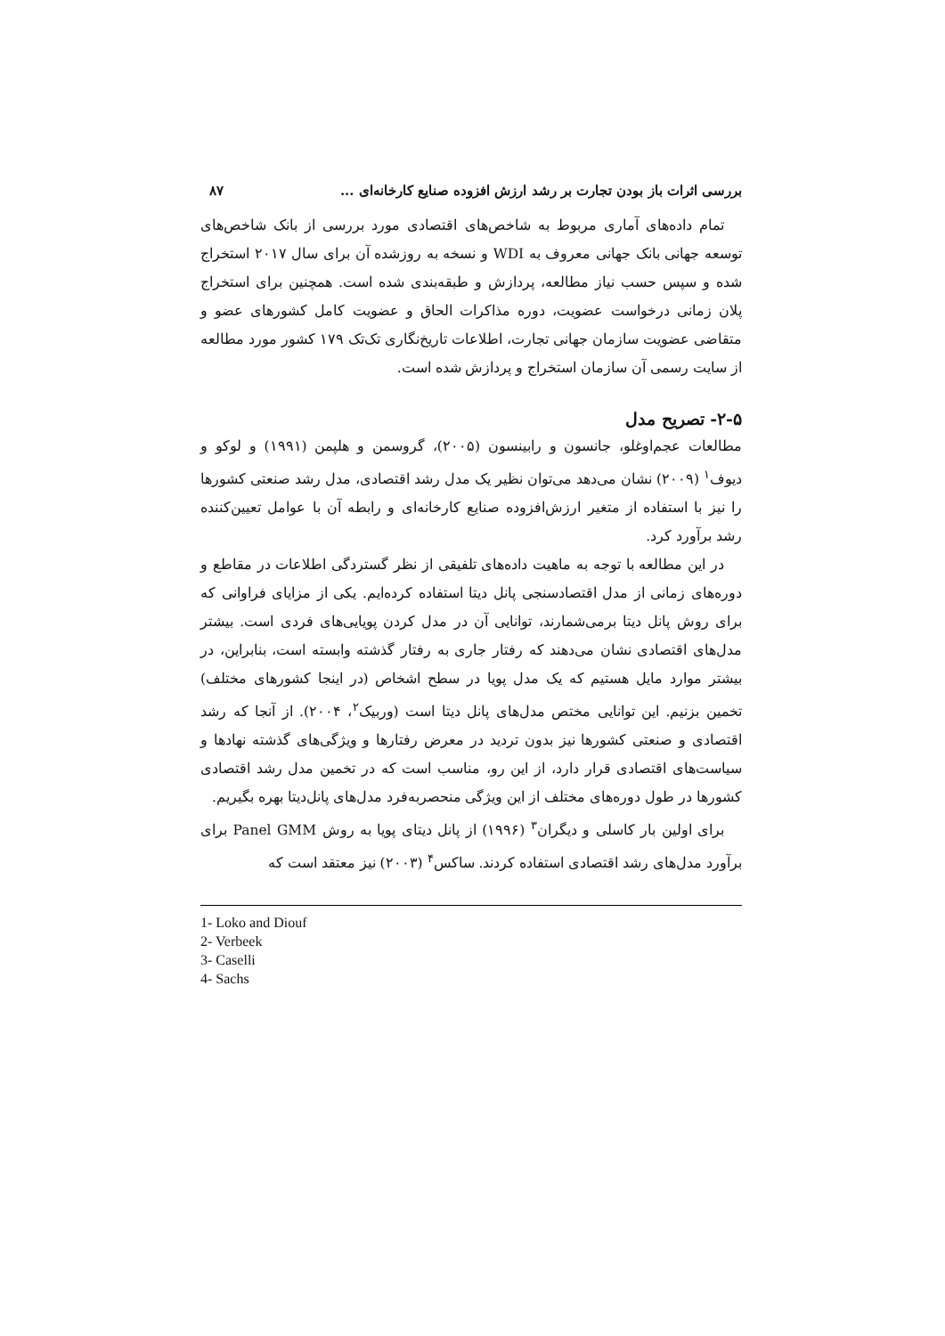بررسی اثرات باز بودن تجارت بر رشد ارزش افزوده صنایع کارخانه‌ای ... ۸۷
تمام داده‌های آماری مربوط به شاخص‌های اقتصادی مورد بررسی از بانک شاخص‌های توسعه جهانی بانک جهانی معروف به WDI و نسخه به روزشده آن برای سال ۲۰۱۷ استخراج شده و سپس حسب نیاز مطالعه، پردازش و طبقه‌بندی شده است. همچنین برای استخراج پلان زمانی درخواست عضویت، دوره مذاکرات الحاق و عضویت کامل کشورهای عضو و متقاضی عضویت سازمان جهانی تجارت، اطلاعات تاریخ‌نگاری تک‌تک ۱۷۹ کشور مورد مطالعه از سایت رسمی آن سازمان استخراج و پردازش شده است.
۲-۵- تصریح مدل
مطالعات عجم‌اوغلو، جانسون و رابینسون (۲۰۰۵)، گروسمن و هلپمن (۱۹۹۱) و لوکو و دیوف<sup>۱</sup> (۲۰۰۹) نشان می‌دهد می‌توان نظیر یک مدل رشد اقتصادی، مدل رشد صنعتی کشورها را نیز با استفاده از متغیر ارزش‌افزوده صنایع کارخانه‌ای و رابطه آن با عوامل تعیین‌کننده رشد برآورد کرد.
در این مطالعه با توجه به ماهیت داده‌های تلفیقی از نظر گستردگی اطلاعات در مقاطع و دوره‌های زمانی از مدل اقتصادسنجی پانل دیتا استفاده کرده‌ایم. یکی از مزایای فراوانی که برای روش پانل دیتا برمی‌شمارند، توانایی آن در مدل کردن پویایی‌های فردی است. بیشتر مدل‌های اقتصادی نشان می‌دهند که رفتار جاری به رفتار گذشته وابسته است، بنابراین، در بیشتر موارد مایل هستیم که یک مدل پویا در سطح اشخاص (در اینجا کشورهای مختلف) تخمین بزنیم. این توانایی مختص مدل‌های پانل دیتا است (وربیک<sup>۲</sup>، ۲۰۰۴). از آنجا که رشد اقتصادی و صنعتی کشورها نیز بدون تردید در معرض رفتارها و ویژگی‌های گذشته نهادها و سیاست‌های اقتصادی قرار دارد، از این رو، مناسب است که در تخمین مدل رشد اقتصادی کشورها در طول دوره‌های مختلف از این ویژگی منحصربه‌فرد مدل‌های پانل‌دیتا بهره بگیریم.
برای اولین بار کاسلی و دیگران<sup>۳</sup> (۱۹۹۶) از پانل دیتای پویا به روش Panel GMM برای برآورد مدل‌های رشد اقتصادی استفاده کردند. ساکس<sup>۴</sup> (۲۰۰۳) نیز معتقد است که
1- Loko and Diouf
2- Verbeek
3- Caselli
4- Sachs